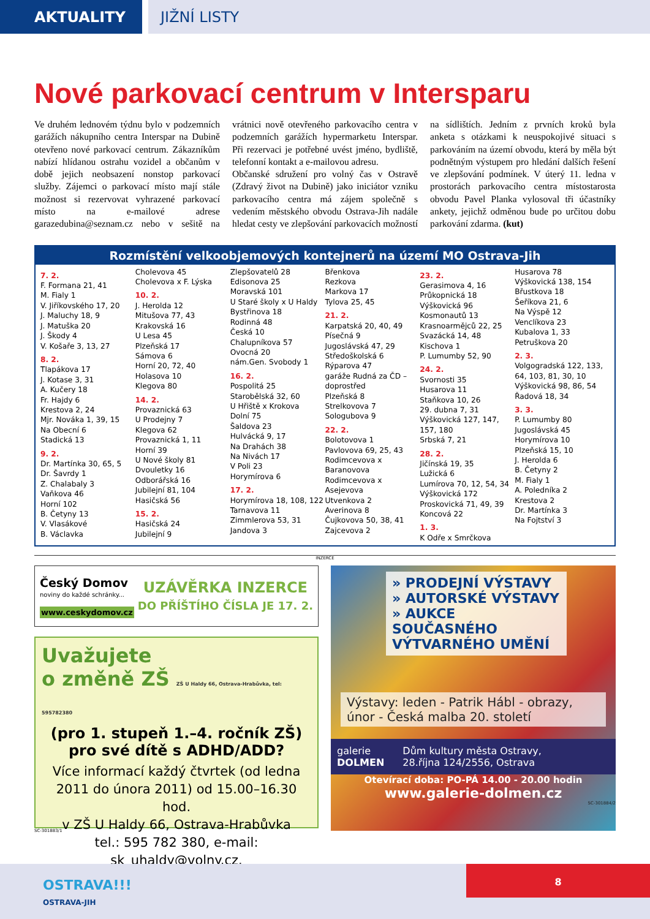AKTUALITY JIŽNÍ LISTY
Nové parkovací centrum v Intersparu
Ve druhém lednovém týdnu bylo v podzemních garážích nákupního centra Interspar na Dubině otevřeno nové parkovací centrum. Zákazníkům nabízí hlídanou ostrahu vozidel a občanům v době jejich neobsazení nonstop parkovací služby. Zájemci o parkovací místo mají stále možnost si rezervovat vyhrazené parkovací místo na e-mailové adrese garazedubina@seznam.cz nebo v sešitě na vrátnici nově otevřeného parkovacího centra v podzemních garážích hypermarketu Interspar. Při rezervaci je potřebné uvést jméno, bydliště, telefonní kontakt a e-mailovou adresu.
Občanské sdružení pro volný čas v Ostravě (Zdravý život na Dubině) jako iniciátor vzniku parkovacího centra má zájem společně s vedením městského obvodu Ostrava-Jih nadále hledat cesty ve zlepšování parkovacích možností na sídlištích. Jedním z prvních kroků byla anketa s otázkami k neuspokojivé situaci s parkováním na území obvodu, která by měla být podnětným výstupem pro hledání dalších řešení ve zlepšování podmínek. V úterý 11. ledna v prostorách parkovacího centra místostarosta obvodu Pavel Planka vylosoval tři účastníky ankety, jejichž odměnou bude po určitou dobu parkování zdarma. (kut)
Rozmístění velkoobjemových kontejnerů na území MO Ostrava-Jih
7. 2.
F. Formana 21, 41
M. Fialy 1
V. Jiříkovského 17, 20
J. Maluchy 18, 9
J. Matuška 20
J. Škody 4
V. Košaře 3, 13, 27
8. 2.
Tlapákova 17
J. Kotase 3, 31
A. Kučery 18
Fr. Hajdy 6
Krestova 2, 24
Mjr. Nováka 1, 39, 15
Na Obecní 6
Stadická 13
9. 2.
Dr. Martínka 30, 65, 5
Dr. Šavrdy 1
Z. Chalabaly 3
Vaňkova 46
Horní 102
B. Četyny 13
V. Vlasákové
B. Václavka
Cholevova 45
Cholevova x F. Lýska
10. 2.
J. Herolda 12
Mitušova 77, 43
Krakovská 16
U Lesa 45
Plzeňská 17
Sámova 6
Horní 20, 72, 40
Holasova 10
Klegova 80
14. 2.
Provaznická 63
U Prodejny 7
Klegova 62
Provaznická 1, 11
Horní 39
U Nové školy 81
Dvouletky 16
Odborářská 16
Jubilejní 81, 104
Hasičská 56
15. 2.
Hasičská 24
Jubilejní 9
Zlepšovatelů 28
Edisonova 25
Moravská 101
U Staré školy x U Haldy
Bystřinova 18
Rodinná 48
Česká 10
Chalupníkova 57
Ovocná 20
nám.Gen. Svobody 1
16. 2.
Pospolitá 25
Starobělská 32, 60
U Hřiště x Krokova
Dolní 75
Šaldova 23
Hulvácká 9, 17
Na Drahách 38
Na Nivách 17
V Poli 23
Horymírova 6
17. 2.
Horymírova 18, 108, 122
Tarnavova 11
Zimmlerova 53, 31
Jandova 3
Břenkova
Rezkova
Markova 17
Tylova 25, 45
21. 2.
Karpatská 20, 40, 49
Písečná 9
Jugoslávská 47, 29
Středoškolská 6
Rýparova 47
garáže Rudná za ČD – doprostřed
Plzeňská 8
Strelkovova 7
Sologubova 9
22. 2.
Bolotovova 1
Pavlovova 69, 25, 43
Rodimcevova x Baranovova
Rodimcevova x Asejevova
Utvenkova 2
Averinova 8
Čujkovova 50, 38, 41
Zajcevova 2
23. 2.
Gerasimova 4, 16
Průkopnická 18
Výškovická 96
Kosmonautů 13
Krasnoarmějců 22, 25
Svazácká 14, 48
Kischova 1
P. Lumumby 52, 90
24. 2.
Svornosti 35
Husarova 11
Staňkova 10, 26
29. dubna 7, 31
Výškovická 127, 147, 157, 180
Srbská 7, 21
28. 2.
Jičínská 19, 35
Lužická 6
Lumírova 70, 12, 54, 34
Výškovická 172
Proskovická 71, 49, 39
Koncová 22
1. 3.
K Odře x Smrčkova
Husarova 78
Výškovická 138, 154
Břustkova 18
Šeříkova 21, 6
Na Výspě 12
Venclíkova 23
Kubalova 1, 33
Petruškova 20
2. 3.
Volgogradská 122, 133, 64, 103, 81, 30, 10
Výškovická 98, 86, 54
Řadová 18, 34
3. 3.
P. Lumumby 80
Jugoslávská 45
Horymírova 10
Plzeňská 15, 10
J. Herolda 6
B. Četyny 2
M. Fialy 1
A. Poledníka 2
Krestova 2
Dr. Martínka 3
Na Fojtství 3
INZERCE
Český Domov
noviny do každé schránky...
www.ceskydomov.cz
UZÁVĚRKA INZERCE
DO PŘÍŠTÍHO ČÍSLA JE 17. 2.
Uvažujete
o změně ZŠ ZŠ U Haldy 66, Ostrava-Hrabůvka, tel: 595782380
(pro 1. stupeň 1.–4. ročník ZŠ)
pro své dítě s ADHD/ADD?
Více informací každý čtvrtek (od ledna 2011 do února 2011) od 15.00–16.30 hod.
v ZŠ U Haldy 66, Ostrava-Hrabůvka
tel.: 595 782 380, e-mail: sk_uhaldy@volny.cz.
SC-301883/1
» PRODEJNÍ VÝSTAVY
» AUTORSKÉ VÝSTAVY
» AUKCE SOUČASNÉHO VÝTVARNÉHO UMĚNÍ
Výstavy: leden - Patrik Hábl - obrazy, únor - Česká malba 20. století
galerie
DOLMEN Dům kultury města Ostravy,
28.října 124/2556, Ostrava
Otevírací doba: PO-PÁ 14.00 - 20.00 hodin
www.galerie-dolmen.cz
SC-301884/2
OSTRAVA!!!
OSTRAVA-JIH
8